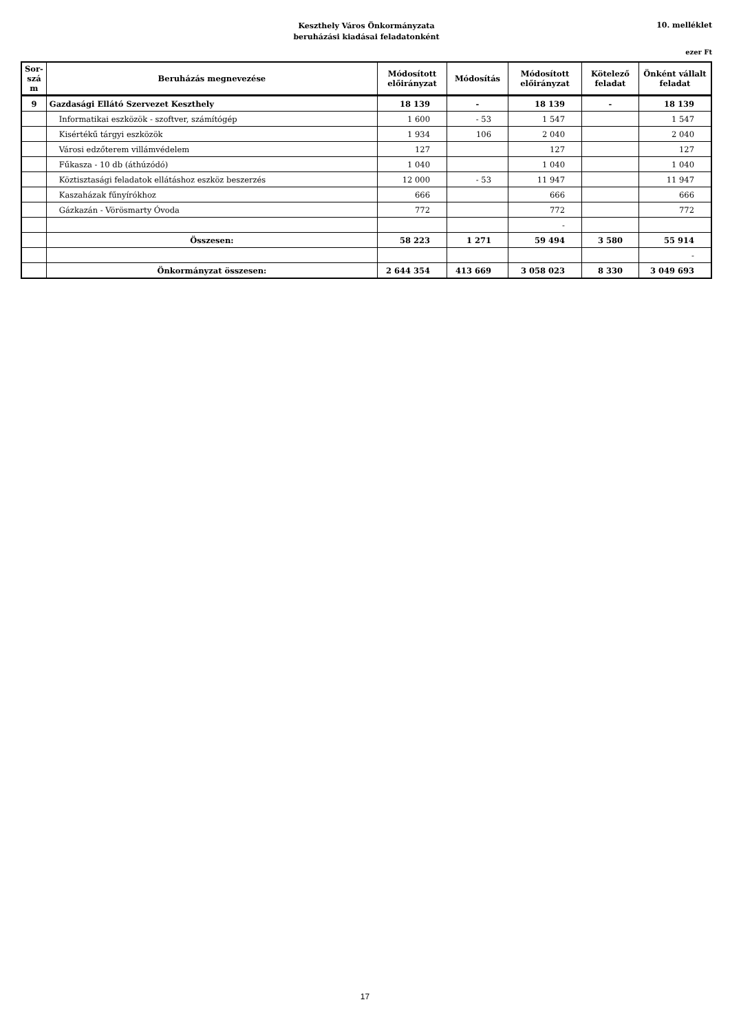Keszthely Város Önkormányzata
beruházási kiadásai feladatonként
10. melléklet
ezer Ft
| Sor-szá m | Beruházás megnevezése | Módosított előirányzat | Módosítás | Módosított előirányzat | Kötelező feladat | Önként vállalt feladat |
| --- | --- | --- | --- | --- | --- | --- |
| 9 | Gazdasági Ellátó Szervezet Keszthely | 18 139 | - | 18 139 | - | 18 139 |
| | Informatikai eszközök - szoftver, számítógép | 1 600 | - 53 | 1 547 | | 1 547 |
| | Kisértékű tárgyi eszközök | 1 934 | 106 | 2 040 | | 2 040 |
| | Városi edzőterem villámvédelem | 127 | | 127 | | 127 |
| | Fűkasza - 10 db (áthúzódó) | 1 040 | | 1 040 | | 1 040 |
| | Köztisztasági feladatok ellátáshoz eszköz beszerzés | 12 000 | - 53 | 11 947 | | 11 947 |
| | Kaszaházak fűnyírókhoz | 666 | | 666 | | 666 |
| | Gázkazán - Vörösmarty Óvoda | 772 | | 772 | | 772 |
| | | | | - | | |
| | Összesen: | 58 223 | 1 271 | 59 494 | 3 580 | 55 914 |
| | | | | | | - |
| | Önkormányzat összesen: | 2 644 354 | 413 669 | 3 058 023 | 8 330 | 3 049 693 |
17